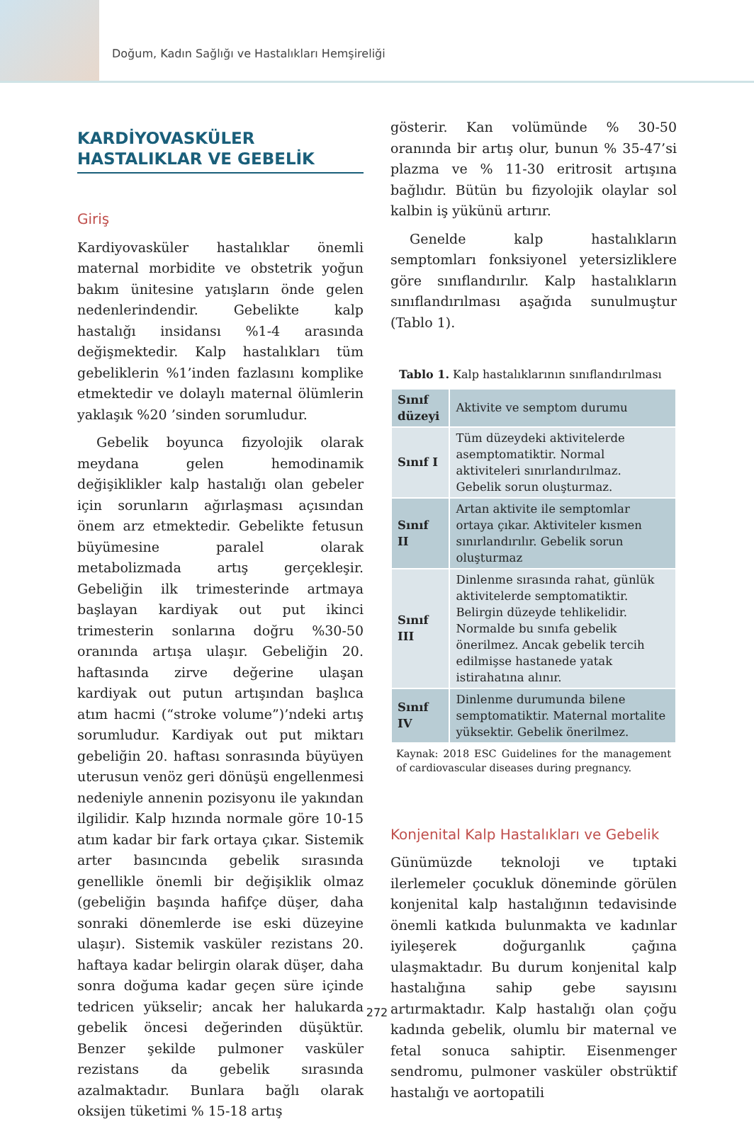Doğum, Kadın Sağlığı ve Hastalıkları Hemşireliği
KARDİYOVASKÜLER HASTALIKLAR VE GEBELİK
Giriş
Kardiyovasküler hastalıklar önemli maternal morbidite ve obstetrik yoğun bakım ünitesine yatışların önde gelen nedenlerindendir. Gebelikte kalp hastalığı insidansı %1-4 arasında değişmektedir. Kalp hastalıkları tüm gebeliklerin %1’inden fazlasını komplike etmektedir ve dolaylı maternal ölümlerin yaklaşık %20 ’sinden sorumludur.
Gebelik boyunca fizyolojik olarak meydana gelen hemodinamik değişiklikler kalp hastalığı olan gebeler için sorunların ağırlaşması açısından önem arz etmektedir. Gebelikte fetusun büyümesine paralel olarak metabolizmada artış gerçekleşir. Gebeliğin ilk trimesterinde artmaya başlayan kardiyak out put ikinci trimesterin sonlarına doğru %30-50 oranında artışa ulaşır. Gebeliğin 20. haftasında zirve değerine ulaşan kardiyak out putun artışından başlıca atım hacmi (“stroke volume”)’ndeki artış sorumludur. Kardiyak out put miktarı gebeliğin 20. haftası sonrasında büyüyen uterusun venöz geri dönüşü engellenmesi nedeniyle annenin pozisyonu ile yakından ilgilidir. Kalp hızında normale göre 10-15 atım kadar bir fark ortaya çıkar. Sistemik arter basıncında gebelik sırasında genellikle önemli bir değişiklik olmaz (gebeliğin başında hafifçe düşer, daha sonraki dönemlerde ise eski düzeyine ulaşır). Sistemik vasküler rezistans 20. haftaya kadar belirgin olarak düşer, daha sonra doğuma kadar geçen süre içinde tedricen yükselir; ancak her halukarda gebelik öncesi değerinden düşüktür. Benzer şekilde pulmoner vasküler rezistans da gebelik sırasında azalmaktadır. Bunlara bağlı olarak oksijen tüketimi % 15-18 artış
gösterir. Kan volümünde % 30-50 oranında bir artış olur, bunun % 35-47’si plazma ve % 11-30 eritrosit artışına bağlıdır. Bütün bu fizyolojik olaylar sol kalbin iş yükünü artırır.
Genelde kalp hastalıkların semptomları fonksiyonel yetersizliklere göre sınıflandırılır. Kalp hastalıkların sınıflandırılması aşağıda sunulmuştur (Tablo 1).
Tablo 1. Kalp hastalıklarının sınıflandırılması
| Sınıf düzeyi | Aktivite ve semptom durumu |
| --- | --- |
| Sınıf I | Tüm düzeydeki aktivitelerde asemptomatiktir. Normal aktiviteleri sınırlandırılmaz. Gebelik sorun oluşturmaz. |
| Sınıf II | Artan aktivite ile semptomlar ortaya çıkar. Aktiviteler kısmen sınırlandırılır. Gebelik sorun oluşturmaz |
| Sınıf III | Dinlenme sırasında rahat, günlük aktivitelerde semptomatiktir. Belirgin düzeyde tehlikelidir. Normalde bu sınıfa gebelik önerilmez. Ancak gebelik tercih edilmişse hastanede yatak istirahatına alınır. |
| Sınıf IV | Dinlenme durumunda bilene semptomatiktir. Maternal mortalite yüksektir. Gebelik önerilmez. |
Kaynak: 2018 ESC Guidelines for the management of cardiovascular diseases during pregnancy.
Konjenital Kalp Hastalıkları ve Gebelik
Günümüzde teknoloji ve tıptaki ilerlemeler çocukluk döneminde görülen konjenital kalp hastalığının tedavisinde önemli katkıda bulunmakta ve kadınlar iyileşerek doğurganlık çağına ulaşmaktadır. Bu durum konjenital kalp hastalığına sahip gebe sayısını artırmaktadır. Kalp hastalığı olan çoğu kadında gebelik, olumlu bir maternal ve fetal sonuca sahiptir. Eisenmenger sendromu, pulmoner vasküler obstrüktif hastalığı ve aortopatili
272